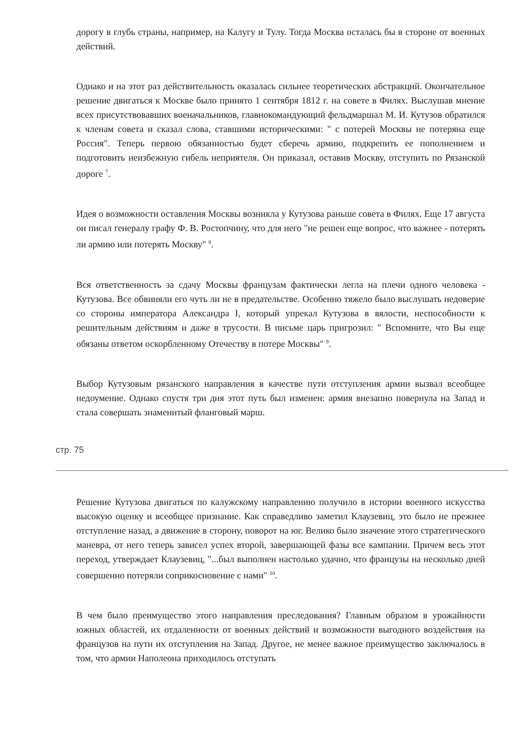дорогу в глубь страны, например, на Калугу и Тулу. Тогда Москва осталась бы в стороне от военных действий.
Однако и на этот раз действительность оказалась сильнее теоретических абстракций. Окончательное решение двигаться к Москве было принято 1 сентября 1812 г. на совете в Филях. Выслушав мнение всех присутствовавших военачальников, главнокомандующий фельдмаршал М. И. Кутузов обратился к членам совета и сказал слова, ставшими историческими: " с потерей Москвы не потеряна еще Россия". Теперь первою обязанностью будет сберечь армию, подкрепить ее пополнением и подготовить неизбежную гибель неприятеля. Он приказал, оставив Москву, отступить по Рязанской дороге <sup>7</sup>.
Идея о возможности оставления Москвы возникла у Кутузова раньше совета в Филях. Еще 17 августа он писал генералу графу Ф. В. Ростопчину, что для него "не решен еще вопрос, что важнее - потерять ли армию или потерять Москву" <sup>8</sup>.
Вся ответственность за сдачу Москвы французам фактически легла на плечи одного человека - Кутузова. Все обвиняли его чуть ли не в предательстве. Особенно тяжело было выслушать недоверие со стороны императора Александра I, который упрекал Кутузова в вялости, неспособности к решительным действиям и даже в трусости. В письме царь пригрозил: " Вспомните, что Вы еще обязаны ответом оскорбленному Отечеству в потере Москвы" <sup>9</sup>.
Выбор Кутузовым рязанского направления в качестве пути отступления армии вызвал всеобщее недоумение. Однако спустя три дня этот путь был изменен: армия внезапно повернула на Запад и стала совершать знаменитый фланговый марш.
стр. 75
Решение Кутузова двигаться по калужскому направлению получило в истории военного искусства высокую оценку и всеобщее признание. Как справедливо заметил Клаузевиц, это было не прежнее отступление назад, а движение в сторону, поворот на юг. Велико было значение этого стратегического маневра, от него теперь зависел успех второй, завершающей фазы все кампании. Причем весь этот переход, утверждает Клаузевиц, "...был выполнен настолько удачно, что французы на несколько дней совершенно потеряли соприкосновение с нами" <sup>10</sup>.
В чем было преимущество этого направления преследования? Главным образом в урожайности южных областей, их отдаленности от военных действий и возможности выгодного воздействия на французов на пути их отступления на Запад. Другое, не менее важное преимущество заключалось в том, что армии Наполеона приходилось отступать